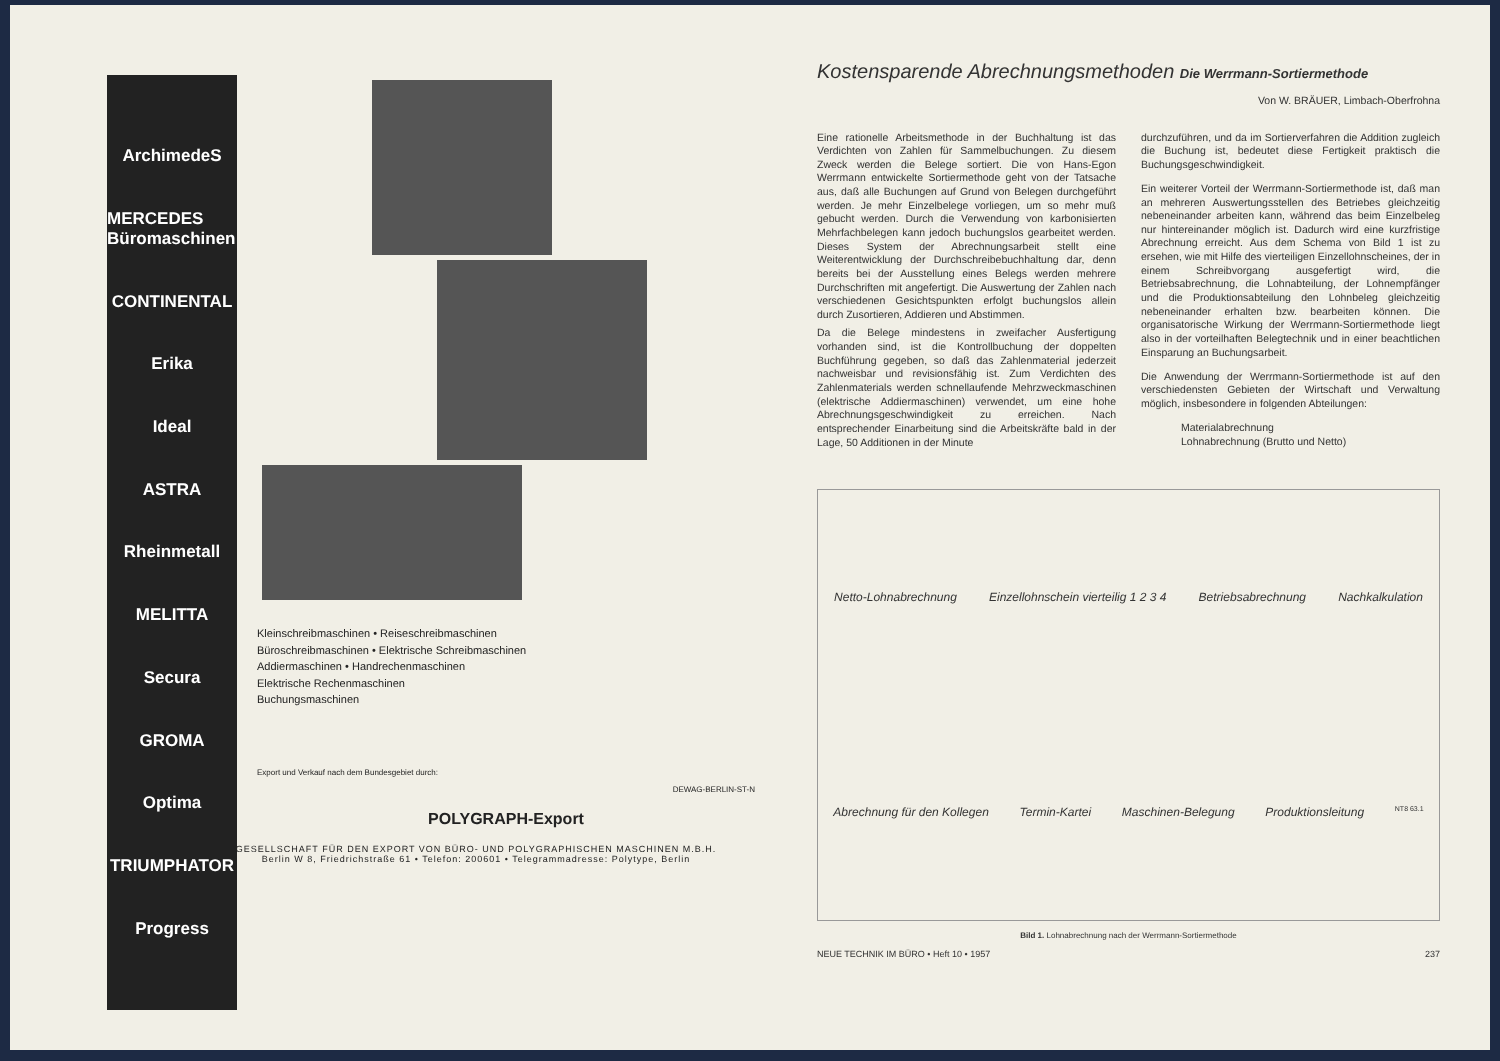ArchimedeS
MERCEDES Büromaschinen
CONTINENTAL
Erika
Ideal
ASTRA
Rheinmetall
MELITTA
Secura
GROMA
Optima
TRIUMPHATOR
Progress
Kleinschreibmaschinen • Reiseschreibmaschinen
Büroschreibmaschinen • Elektrische Schreibmaschinen
Addiermaschinen • Handrechenmaschinen
Elektrische Rechenmaschinen
Buchungsmaschinen
Export und Verkauf nach dem Bundesgebiet durch:
DEWAG-BERLIN-ST-N
POLYGRAPH-Export
GESELLSCHAFT FÜR DEN EXPORT VON BÜRO- UND POLYGRAPHISCHEN MASCHINEN M.B.H.
Berlin W 8, Friedrichstraße 61 • Telefon: 200601 • Telegrammadresse: Polytype, Berlin
Kostensparende Abrechnungsmethoden Die Werrmann-Sortiermethode
Von W. BRÄUER, Limbach-Oberfrohna
Eine rationelle Arbeitsmethode in der Buchhaltung ist das Verdichten von Zahlen für Sammelbuchungen. Zu diesem Zweck werden die Belege sortiert. Die von Hans-Egon Werrmann entwickelte Sortiermethode geht von der Tatsache aus, daß alle Buchungen auf Grund von Belegen durchgeführt werden. Je mehr Einzelbelege vorliegen, um so mehr muß gebucht werden. Durch die Verwendung von karbonisierten Mehrfachbelegen kann jedoch buchungslos gearbeitet werden. Dieses System der Abrechnungsarbeit stellt eine Weiterentwicklung der Durchschreibebuchhaltung dar, denn bereits bei der Ausstellung eines Belegs werden mehrere Durchschriften mit angefertigt. Die Auswertung der Zahlen nach verschiedenen Gesichtspunkten erfolgt buchungslos allein durch Zusortieren, Addieren und Abstimmen.
Da die Belege mindestens in zweifacher Ausfertigung vorhanden sind, ist die Kontrollbuchung der doppelten Buchführung gegeben, so daß das Zahlenmaterial jederzeit nachweisbar und revisionsfähig ist. Zum Verdichten des Zahlenmaterials werden schnellaufende Mehrzweckmaschinen (elektrische Addiermaschinen) verwendet, um eine hohe Abrechnungsgeschwindigkeit zu erreichen. Nach entsprechender Einarbeitung sind die Arbeitskräfte bald in der Lage, 50 Additionen in der Minute
durchzuführen, und da im Sortierverfahren die Addition zugleich die Buchung ist, bedeutet diese Fertigkeit praktisch die Buchungsgeschwindigkeit.
Ein weiterer Vorteil der Werrmann-Sortiermethode ist, daß man an mehreren Auswertungsstellen des Betriebes gleichzeitig nebeneinander arbeiten kann, während das beim Einzelbeleg nur hintereinander möglich ist. Dadurch wird eine kurzfristige Abrechnung erreicht. Aus dem Schema von Bild 1 ist zu ersehen, wie mit Hilfe des vierteiligen Einzellohnscheines, der in einem Schreibvorgang ausgefertigt wird, die Betriebsabrechnung, die Lohnabteilung, der Lohnempfänger und die Produktionsabteilung den Lohnbeleg gleichzeitig nebeneinander erhalten bzw. bearbeiten können. Die organisatorische Wirkung der Werrmann-Sortiermethode liegt also in der vorteilhaften Belegtechnik und in einer beachtlichen Einsparung an Buchungsarbeit.
Die Anwendung der Werrmann-Sortiermethode ist auf den verschiedensten Gebieten der Wirtschaft und Verwaltung möglich, insbesondere in folgenden Abteilungen:
Materialabrechnung
Lohnabrechnung (Brutto und Netto)
Netto-Lohnabrechnung Einzellohnschein vierteilig 1 2 3 4 Betriebsabrechnung Nachkalkulation Abrechnung für den Kollegen Termin-Kartei Maschinen-Belegung Produktionsleitung NT8 63.1
Bild 1. Lohnabrechnung nach der Werrmann-Sortiermethode
NEUE TECHNIK IM BÜRO • Heft 10 • 1957 237